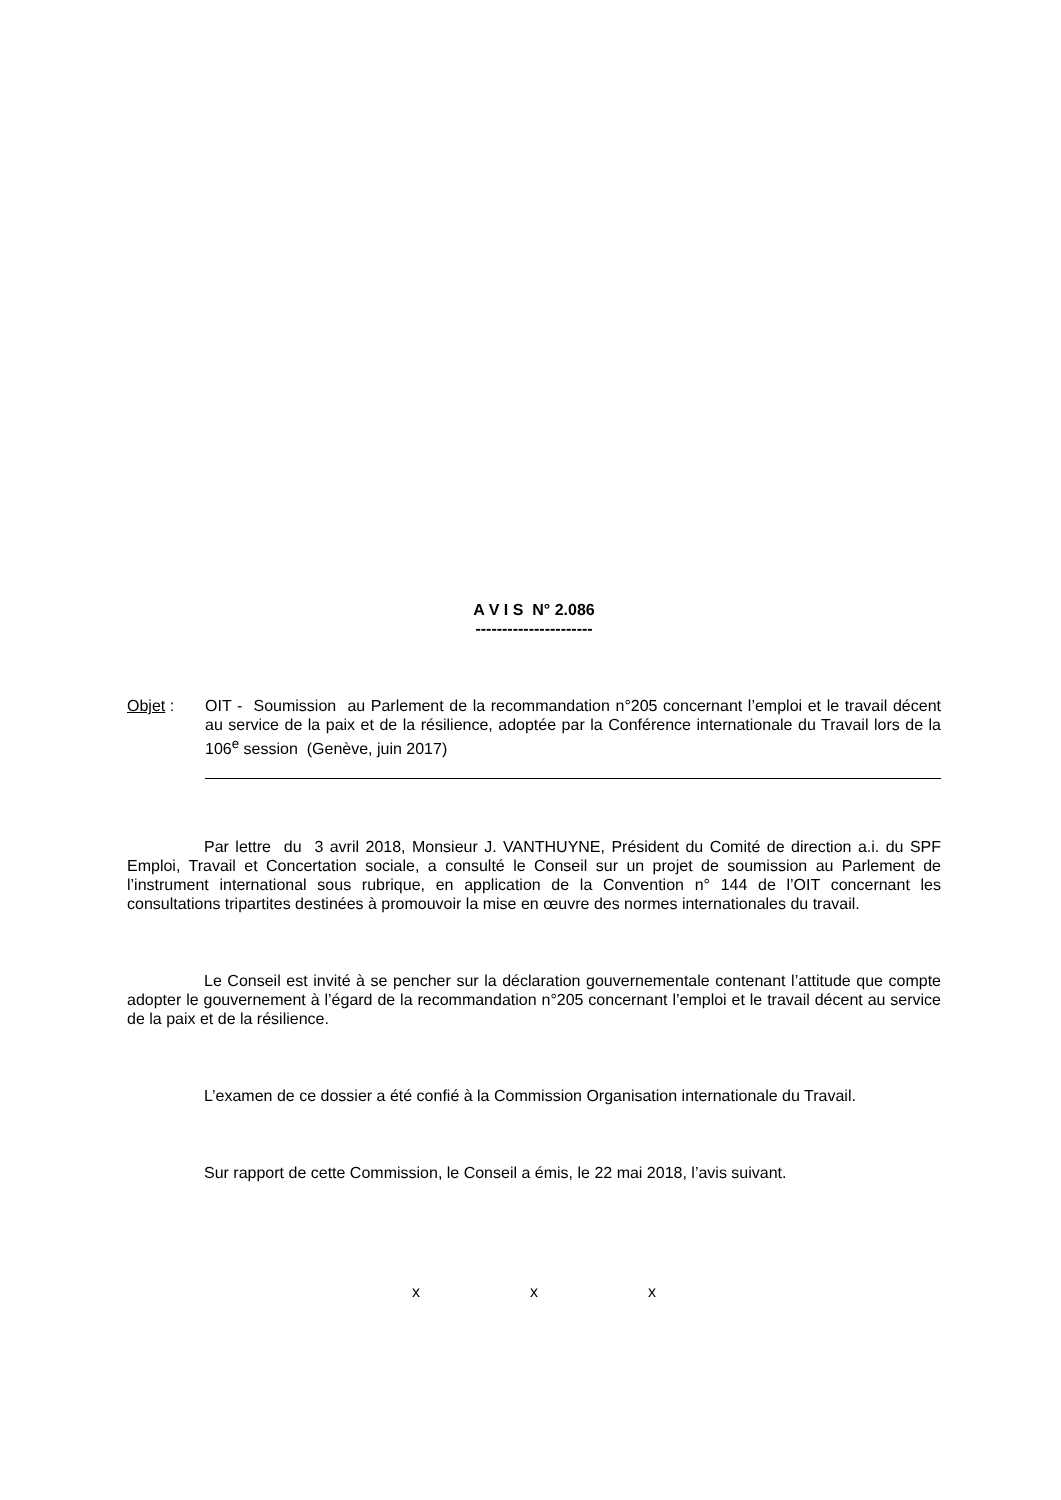A V I S N° 2.086
----------------------
Objet : OIT - Soumission au Parlement de la recommandation n°205 concernant l’emploi et le travail décent au service de la paix et de la résilience, adoptée par la Conférence internationale du Travail lors de la 106<sup>e</sup> session (Genève, juin 2017)
Par lettre du 3 avril 2018, Monsieur J. VANTHUYNE, Président du Comité de direction a.i. du SPF Emploi, Travail et Concertation sociale, a consulté le Conseil sur un projet de soumission au Parlement de l’instrument international sous rubrique, en application de la Convention n° 144 de l’OIT concernant les consultations tripartites destinées à promouvoir la mise en œuvre des normes internationales du travail.
Le Conseil est invité à se pencher sur la déclaration gouvernementale contenant l’attitude que compte adopter le gouvernement à l’égard de la recommandation n°205 concernant l’emploi et le travail décent au service de la paix et de la résilience.
L’examen de ce dossier a été confié à la Commission Organisation internationale du Travail.
Sur rapport de cette Commission, le Conseil a émis, le 22 mai 2018, l’avis suivant.
x x x